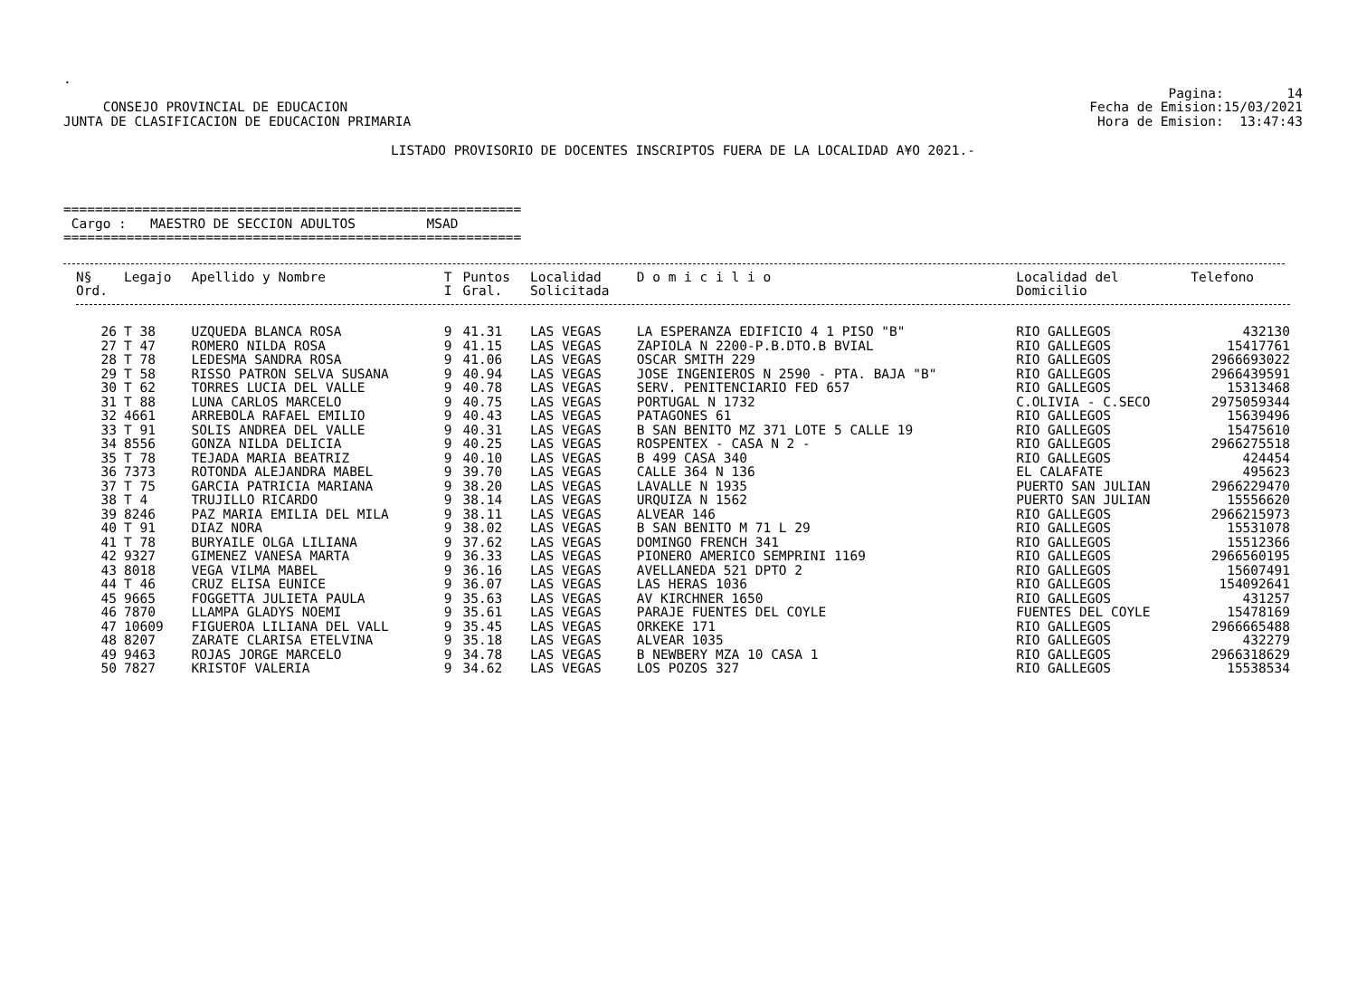. CONSEJO PROVINCIAL DE EDUCACION JUNTA DE CLASIFICACION DE EDUCACION PRIMARIA
Pagina: 14 Fecha de Emision:15/03/2021 Hora de Emision: 13:47:43
LISTADO PROVISORIO DE DOCENTES INSCRIPTOS FUERA DE LA LOCALIDAD A¥O 2021.-
========================================================== Cargo : MAESTRO DE SECCION ADULTOS MSAD ==========================================================
| N§ Ord. | Legajo | Apellido y Nombre | T I | Puntos Gral. | Localidad Solicitada | D o m i c i l i o | Localidad del Domicilio | Telefono |
| --- | --- | --- | --- | --- | --- | --- | --- | --- |
| 26 | T 38 | UZQUEDA BLANCA ROSA | 9 | 41.31 | LAS VEGAS | LA ESPERANZA EDIFICIO 4 1 PISO "B" | RIO GALLEGOS | 432130 |
| 27 | T 47 | ROMERO NILDA ROSA | 9 | 41.15 | LAS VEGAS | ZAPIOLA N 2200-P.B.DTO.B BVIAL | RIO GALLEGOS | 15417761 |
| 28 | T 78 | LEDESMA SANDRA ROSA | 9 | 41.06 | LAS VEGAS | OSCAR SMITH 229 | RIO GALLEGOS | 2966693022 |
| 29 | T 58 | RISSO PATRON SELVA SUSANA | 9 | 40.94 | LAS VEGAS | JOSE INGENIEROS N 2590 - PTA. BAJA "B" | RIO GALLEGOS | 2966439591 |
| 30 | T 62 | TORRES LUCIA DEL VALLE | 9 | 40.78 | LAS VEGAS | SERV. PENITENCIARIO FED 657 | RIO GALLEGOS | 15313468 |
| 31 | T 88 | LUNA CARLOS MARCELO | 9 | 40.75 | LAS VEGAS | PORTUGAL N 1732 | C.OLIVIA - C.SECO | 2975059344 |
| 32 | 4661 | ARREBOLA RAFAEL EMILIO | 9 | 40.43 | LAS VEGAS | PATAGONES 61 | RIO GALLEGOS | 15639496 |
| 33 | T 91 | SOLIS ANDREA DEL VALLE | 9 | 40.31 | LAS VEGAS | B SAN BENITO MZ 371 LOTE 5 CALLE 19 | RIO GALLEGOS | 15475610 |
| 34 | 8556 | GONZA NILDA DELICIA | 9 | 40.25 | LAS VEGAS | ROSPENTEX - CASA N 2 - | RIO GALLEGOS | 2966275518 |
| 35 | T 78 | TEJADA MARIA BEATRIZ | 9 | 40.10 | LAS VEGAS | B 499 CASA 340 | RIO GALLEGOS | 424454 |
| 36 | 7373 | ROTONDA ALEJANDRA MABEL | 9 | 39.70 | LAS VEGAS | CALLE 364 N 136 | EL CALAFATE | 495623 |
| 37 | T 75 | GARCIA PATRICIA MARIANA | 9 | 38.20 | LAS VEGAS | LAVALLE N 1935 | PUERTO SAN JULIAN | 2966229470 |
| 38 | T 4 | TRUJILLO RICARDO | 9 | 38.14 | LAS VEGAS | URQUIZA N 1562 | PUERTO SAN JULIAN | 15556620 |
| 39 | 8246 | PAZ MARIA EMILIA DEL MILA | 9 | 38.11 | LAS VEGAS | ALVEAR 146 | RIO GALLEGOS | 2966215973 |
| 40 | T 91 | DIAZ NORA | 9 | 38.02 | LAS VEGAS | B SAN BENITO M 71 L 29 | RIO GALLEGOS | 15531078 |
| 41 | T 78 | BURYAILE OLGA LILIANA | 9 | 37.62 | LAS VEGAS | DOMINGO FRENCH 341 | RIO GALLEGOS | 15512366 |
| 42 | 9327 | GIMENEZ VANESA MARTA | 9 | 36.33 | LAS VEGAS | PIONERO AMERICO SEMPRINI 1169 | RIO GALLEGOS | 2966560195 |
| 43 | 8018 | VEGA VILMA MABEL | 9 | 36.16 | LAS VEGAS | AVELLANEDA 521 DPTO 2 | RIO GALLEGOS | 15607491 |
| 44 | T 46 | CRUZ ELISA EUNICE | 9 | 36.07 | LAS VEGAS | LAS HERAS 1036 | RIO GALLEGOS | 154092641 |
| 45 | 9665 | FOGGETTA JULIETA PAULA | 9 | 35.63 | LAS VEGAS | AV KIRCHNER 1650 | RIO GALLEGOS | 431257 |
| 46 | 7870 | LLAMPA GLADYS NOEMI | 9 | 35.61 | LAS VEGAS | PARAJE FUENTES DEL COYLE | FUENTES DEL COYLE | 15478169 |
| 47 | 10609 | FIGUEROA LILIANA DEL VALL | 9 | 35.45 | LAS VEGAS | ORKEKE 171 | RIO GALLEGOS | 2966665488 |
| 48 | 8207 | ZARATE CLARISA ETELVINA | 9 | 35.18 | LAS VEGAS | ALVEAR 1035 | RIO GALLEGOS | 432279 |
| 49 | 9463 | ROJAS JORGE MARCELO | 9 | 34.78 | LAS VEGAS | B NEWBERY MZA 10 CASA 1 | RIO GALLEGOS | 2966318629 |
| 50 | 7827 | KRISTOF VALERIA | 9 | 34.62 | LAS VEGAS | LOS POZOS 327 | RIO GALLEGOS | 15538534 |